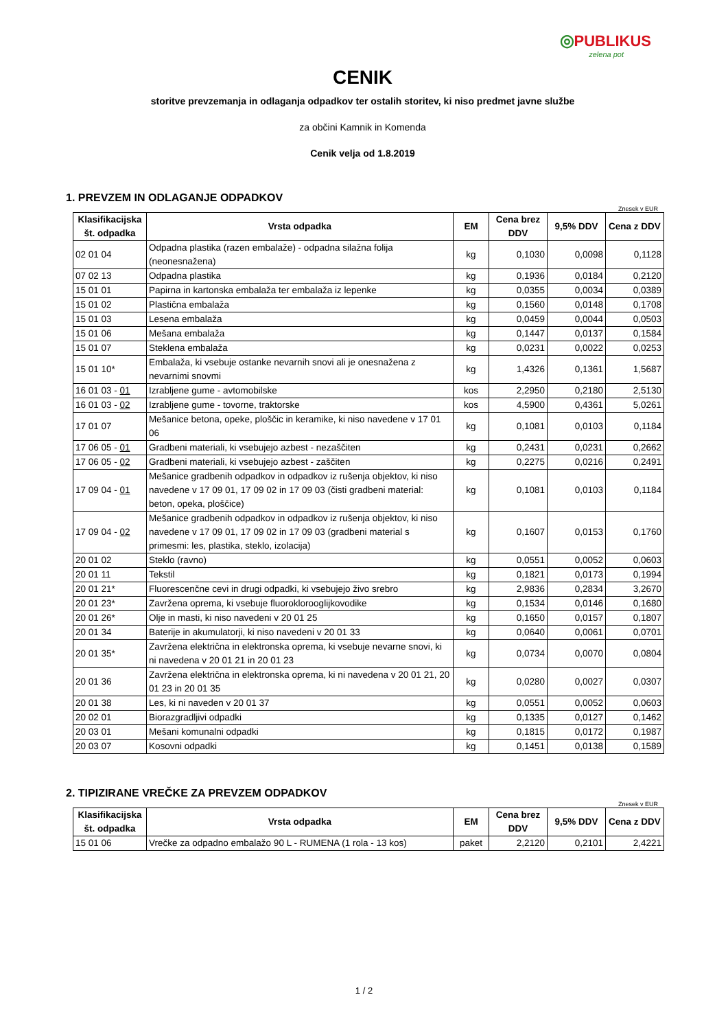◎PUBLIKUS
zelena pot
CENIK
storitve prevzemanja in odlaganja odpadkov ter ostalih storitev, ki niso predmet javne službe
za občini Kamnik in Komenda
Cenik velja od 1.8.2019
1. PREVZEM IN ODLAGANJE ODPADKOV
Znesek v EUR
| Klasifikacijska št. odpadka | Vrsta odpadka | EM | Cena brez DDV | 9,5% DDV | Cena z DDV |
| --- | --- | --- | --- | --- | --- |
| 02 01 04 | Odpadna plastika (razen embalaže) - odpadna silažna folija (neonesnažena) | kg | 0,1030 | 0,0098 | 0,1128 |
| 07 02 13 | Odpadna plastika | kg | 0,1936 | 0,0184 | 0,2120 |
| 15 01 01 | Papirna in kartonska embalaža ter embalaža iz lepenke | kg | 0,0355 | 0,0034 | 0,0389 |
| 15 01 02 | Plastična embalaža | kg | 0,1560 | 0,0148 | 0,1708 |
| 15 01 03 | Lesena embalaža | kg | 0,0459 | 0,0044 | 0,0503 |
| 15 01 06 | Mešana embalaža | kg | 0,1447 | 0,0137 | 0,1584 |
| 15 01 07 | Steklena embalaža | kg | 0,0231 | 0,0022 | 0,0253 |
| 15 01 10* | Embalaža, ki vsebuje ostanke nevarnih snovi ali je onesnažena z nevarnimi snovmi | kg | 1,4326 | 0,1361 | 1,5687 |
| 16 01 03 - 01 | Izrabljene gume - avtomobilske | kos | 2,2950 | 0,2180 | 2,5130 |
| 16 01 03 - 02 | Izrabljene gume - tovorne, traktorske | kos | 4,5900 | 0,4361 | 5,0261 |
| 17 01 07 | Mešanice betona, opeke, ploščic in keramike, ki niso navedene v 17 01 06 | kg | 0,1081 | 0,0103 | 0,1184 |
| 17 06 05 - 01 | Gradbeni materiali, ki vsebujejo azbest - nezaščiten | kg | 0,2431 | 0,0231 | 0,2662 |
| 17 06 05 - 02 | Gradbeni materiali, ki vsebujejo azbest - zaščiten | kg | 0,2275 | 0,0216 | 0,2491 |
| 17 09 04 - 01 | Mešanice gradbenih odpadkov in odpadkov iz rušenja objektov, ki niso navedene v 17 09 01, 17 09 02 in 17 09 03 (čisti gradbeni material: beton, opeka, ploščice) | kg | 0,1081 | 0,0103 | 0,1184 |
| 17 09 04 - 02 | Mešanice gradbenih odpadkov in odpadkov iz rušenja objektov, ki niso navedene v 17 09 01, 17 09 02 in 17 09 03 (gradbeni material s primesmi: les, plastika, steklo, izolacija) | kg | 0,1607 | 0,0153 | 0,1760 |
| 20 01 02 | Steklo (ravno) | kg | 0,0551 | 0,0052 | 0,0603 |
| 20 01 11 | Tekstil | kg | 0,1821 | 0,0173 | 0,1994 |
| 20 01 21* | Fluorescenčne cevi in drugi odpadki, ki vsebujejo živo srebro | kg | 2,9836 | 0,2834 | 3,2670 |
| 20 01 23* | Zavržena oprema, ki vsebuje fluoroklorooglijkovodike | kg | 0,1534 | 0,0146 | 0,1680 |
| 20 01 26* | Olje in masti, ki niso navedeni v 20 01 25 | kg | 0,1650 | 0,0157 | 0,1807 |
| 20 01 34 | Baterije in akumulatorji, ki niso navedeni v 20 01 33 | kg | 0,0640 | 0,0061 | 0,0701 |
| 20 01 35* | Zavržena električna in elektronska oprema, ki vsebuje nevarne snovi, ki ni navedena v 20 01 21 in 20 01 23 | kg | 0,0734 | 0,0070 | 0,0804 |
| 20 01 36 | Zavržena električna in elektronska oprema, ki ni navedena v 20 01 21, 20 01 23 in 20 01 35 | kg | 0,0280 | 0,0027 | 0,0307 |
| 20 01 38 | Les, ki ni naveden v 20 01 37 | kg | 0,0551 | 0,0052 | 0,0603 |
| 20 02 01 | Biorazgradljivi odpadki | kg | 0,1335 | 0,0127 | 0,1462 |
| 20 03 01 | Mešani komunalni odpadki | kg | 0,1815 | 0,0172 | 0,1987 |
| 20 03 07 | Kosovni odpadki | kg | 0,1451 | 0,0138 | 0,1589 |
2. TIPIZIRANE VREČKE ZA PREVZEM ODPADKOV
Znesek v EUR
| Klasifikacijska št. odpadka | Vrsta odpadka | EM | Cena brez DDV | 9,5% DDV | Cena z DDV |
| --- | --- | --- | --- | --- | --- |
| 15 01 06 | Vrečke za odpadno embalažo 90 L - RUMENA (1 rola - 13 kos) | paket | 2,2120 | 0,2101 | 2,4221 |
1 / 2